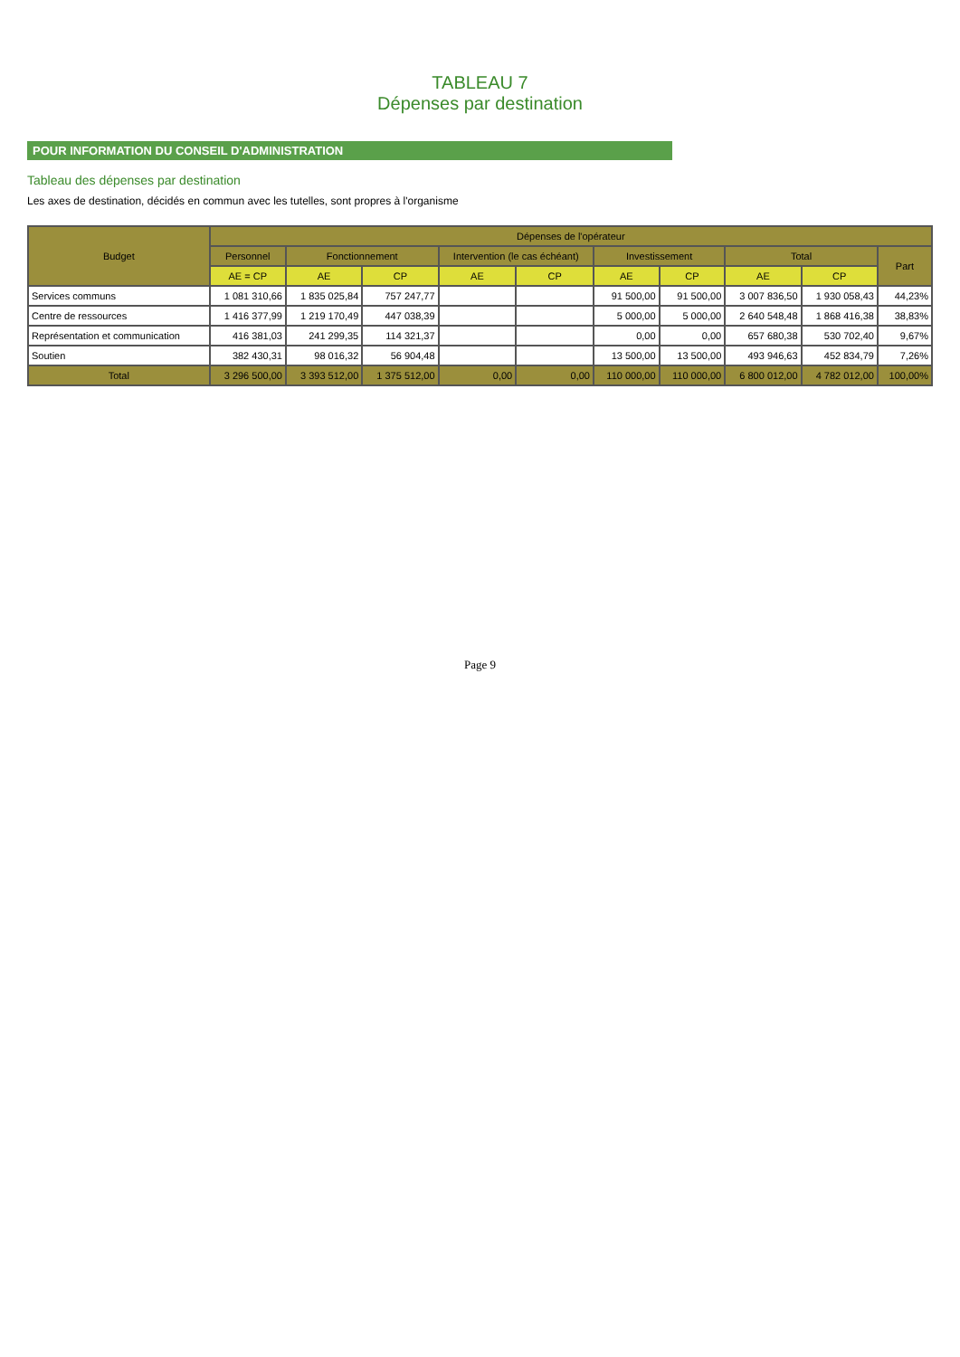TABLEAU 7
Dépenses par destination
POUR INFORMATION DU CONSEIL D'ADMINISTRATION
Tableau des dépenses par destination
Les axes de destination, décidés en commun avec les tutelles, sont propres à l'organisme
| Budget | Dépenses de l'opérateur | | | | | | | | | |
| --- | --- | --- | --- | --- | --- | --- | --- | --- | --- | --- |
| | Personnel | Fonctionnement | | Intervention (le cas échéant) | | Investissement | | Total | | Part |
| | AE = CP | AE | CP | AE | CP | AE | CP | AE | CP | |
| Services communs | 1 081 310,66 | 1 835 025,84 | 757 247,77 | | | 91 500,00 | 91 500,00 | 3 007 836,50 | 1 930 058,43 | 44,23% |
| Centre de ressources | 1 416 377,99 | 1 219 170,49 | 447 038,39 | | | 5 000,00 | 5 000,00 | 2 640 548,48 | 1 868 416,38 | 38,83% |
| Représentation et communication | 416 381,03 | 241 299,35 | 114 321,37 | | | 0,00 | 0,00 | 657 680,38 | 530 702,40 | 9,67% |
| Soutien | 382 430,31 | 98 016,32 | 56 904,48 | | | 13 500,00 | 13 500,00 | 493 946,63 | 452 834,79 | 7,26% |
| Total | 3 296 500,00 | 3 393 512,00 | 1 375 512,00 | 0,00 | 0,00 | 110 000,00 | 110 000,00 | 6 800 012,00 | 4 782 012,00 | 100,00% |
Page 9